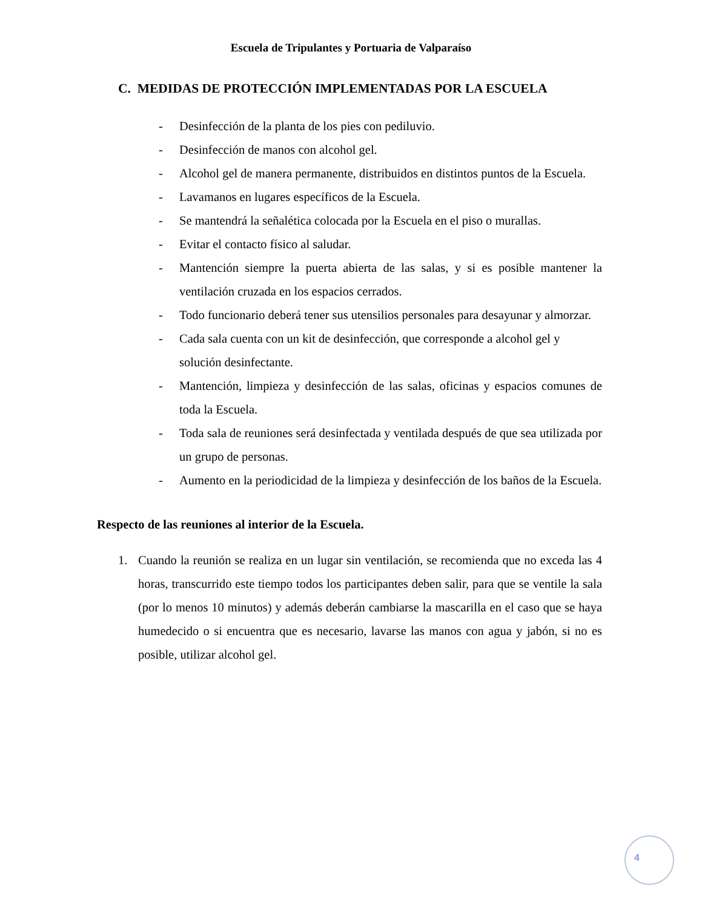Escuela de Tripulantes y Portuaria de Valparaíso
C. MEDIDAS DE PROTECCIÓN IMPLEMENTADAS POR LA ESCUELA
- Desinfección de la planta de los pies con pediluvio.
- Desinfección de manos con alcohol gel.
- Alcohol gel de manera permanente, distribuidos en distintos puntos de la Escuela.
- Lavamanos en lugares específicos de la Escuela.
- Se mantendrá la señalética colocada por la Escuela en el piso o murallas.
- Evitar el contacto físico al saludar.
- Mantención siempre la puerta abierta de las salas, y si es posible mantener la ventilación cruzada en los espacios cerrados.
- Todo funcionario deberá tener sus utensilios personales para desayunar y almorzar.
- Cada sala cuenta con un kit de desinfección, que corresponde a alcohol gel y solución desinfectante.
- Mantención, limpieza y desinfección de las salas, oficinas y espacios comunes de toda la Escuela.
- Toda sala de reuniones será desinfectada y ventilada después de que sea utilizada por un grupo de personas.
- Aumento en la periodicidad de la limpieza y desinfección de los baños de la Escuela.
Respecto de las reuniones al interior de la Escuela.
1. Cuando la reunión se realiza en un lugar sin ventilación, se recomienda que no exceda las 4 horas, transcurrido este tiempo todos los participantes deben salir, para que se ventile la sala (por lo menos 10 minutos) y además deberán cambiarse la mascarilla en el caso que se haya humedecido o si encuentra que es necesario, lavarse las manos con agua y jabón, si no es posible, utilizar alcohol gel.
4